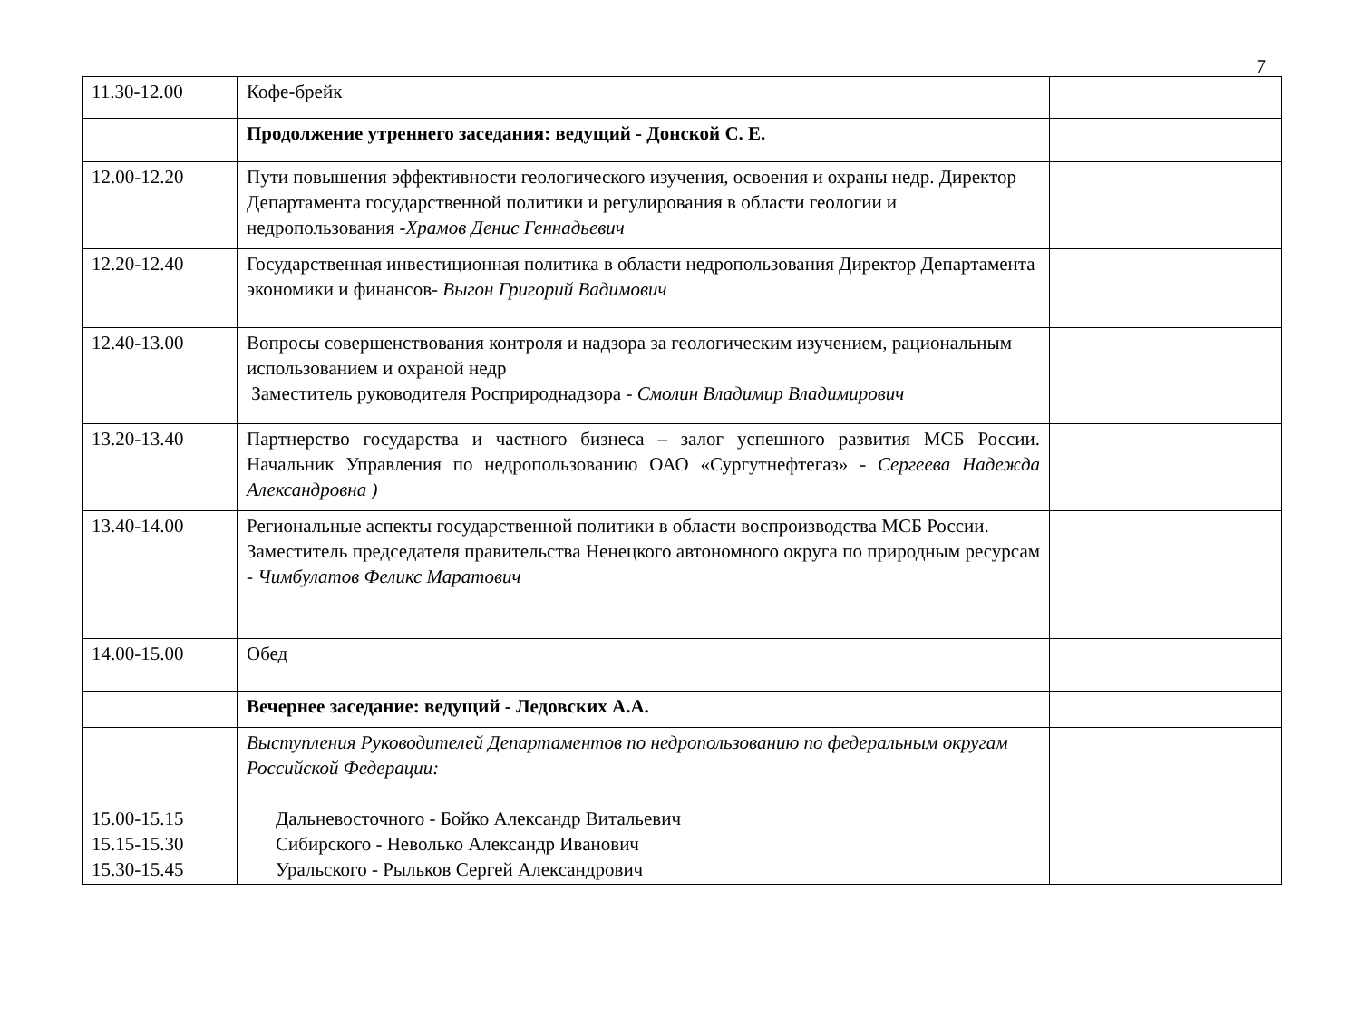7
| 11.30-12.00 | Кофе-брейк | |
| | Продолжение утреннего заседания: ведущий - Донской С. Е. | |
| 12.00-12.20 | Пути повышения эффективности геологического изучения, освоения и охраны недр. Директор Департамента государственной политики и регулирования в области геологии и недропользования - Храмов Денис Геннадьевич | |
| 12.20-12.40 | Государственная инвестиционная политика в области недропользования Директор Департамента экономики и финансов- Выгон Григорий Вадимович | |
| 12.40-13.00 | Вопросы совершенствования контроля и надзора за геологическим изучением, рациональным использованием и охраной недр Заместитель руководителя Росприроднадзора - Смолин Владимир Владимирович | |
| 13.20-13.40 | Партнерство государства и частного бизнеса – залог успешного развития МСБ России. Начальник Управления по недропользованию ОАО «Сургутнефтегаз» - Сергеева Надежда Александровна ) | |
| 13.40-14.00 | Региональные аспекты государственной политики в области воспроизводства МСБ России. Заместитель председателя правительства Ненецкого автономного округа по природным ресурсам - Чимбулатов Феликс Маратович | |
| 14.00-15.00 | Обед | |
| | Вечернее заседание: ведущий - Ледовских А.А. | |
| 15.00-15.15 15.15-15.30 15.30-15.45 | Выступления Руководителей Департаментов по недропользованию по федеральным округам Российской Федерации: Дальневосточного - Бойко Александр Витальевич Сибирского - Неволько Александр Иванович Уральского - Рыльков Сергей Александрович | |